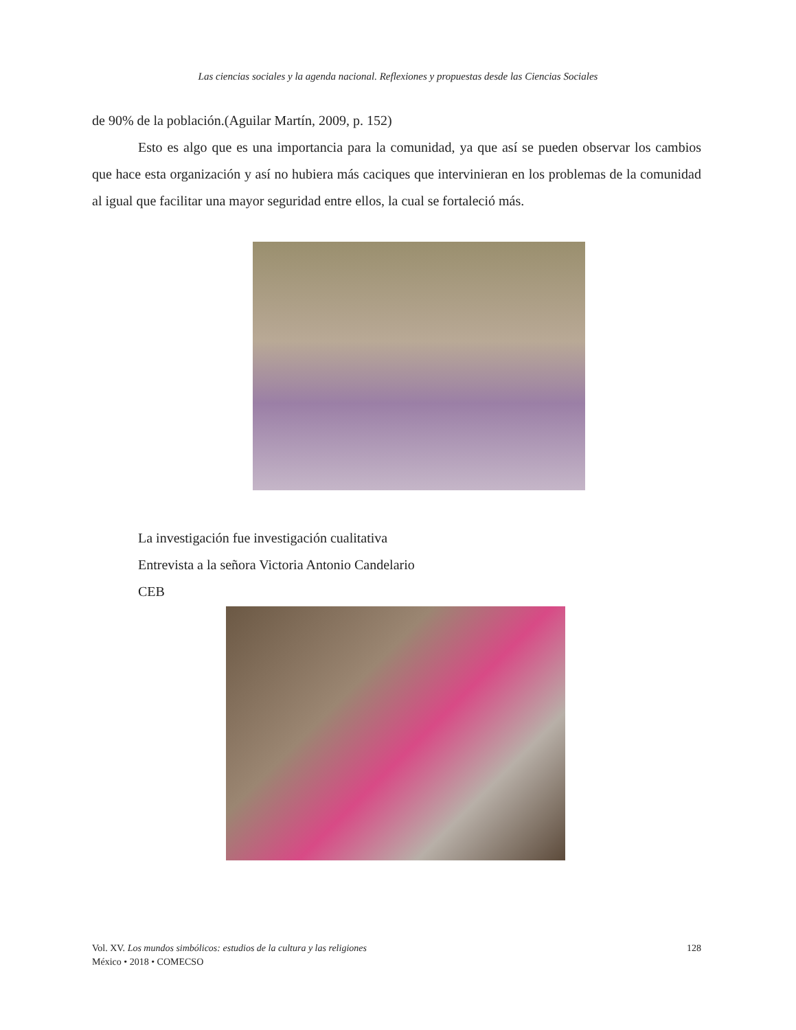Las ciencias sociales y la agenda nacional. Reflexiones y propuestas desde las Ciencias Sociales
de 90% de la población.(Aguilar Martín, 2009, p. 152)
Esto es algo que es una importancia para la comunidad, ya que así se pueden observar los cambios que hace esta organización y así no hubiera más caciques que intervinieran en los problemas de la comunidad al igual que facilitar una mayor seguridad entre ellos, la cual se fortaleció más.
La investigación fue investigación cualitativa
Entrevista a la señora Victoria Antonio Candelario
CEB
Vol. XV. Los mundos simbólicos: estudios de la cultura y las religiones
México • 2018 • COMECSO
128